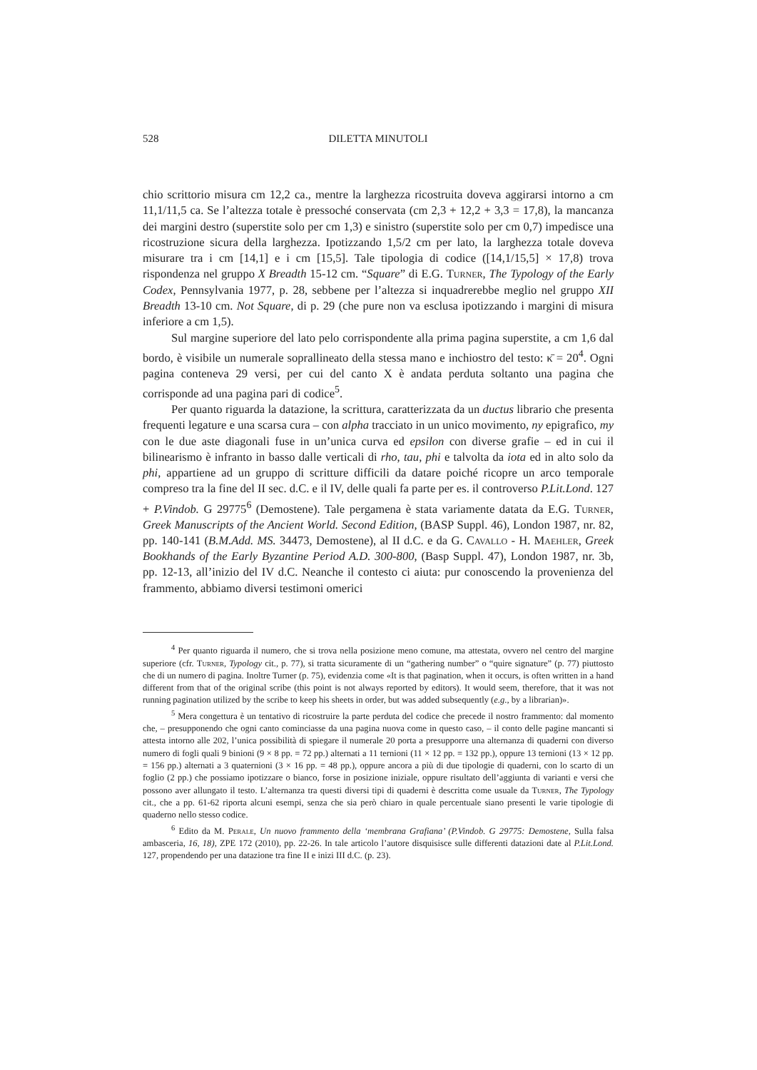528 DILETTA MINUTOLI
chio scrittorio misura cm 12,2 ca., mentre la larghezza ricostruita doveva aggirarsi intorno a cm 11,1/11,5 ca. Se l’altezza totale è pressoché conservata (cm 2,3 + 12,2 + 3,3 = 17,8), la mancanza dei margini destro (superstite solo per cm 1,3) e sinistro (superstite solo per cm 0,7) impedisce una ricostruzione sicura della larghezza. Ipotizzando 1,5/2 cm per lato, la larghezza totale doveva misurare tra i cm [14,1] e i cm [15,5]. Tale tipologia di codice ([14,1/15,5] × 17,8) trova rispondenza nel gruppo X Breadth 15-12 cm. “Square” di E.G. Turner, The Typology of the Early Codex, Pennsylvania 1977, p. 28, sebbene per l’altezza si inquadrerebbe meglio nel gruppo XII Breadth 13-10 cm. Not Square, di p. 29 (che pure non va esclusa ipotizzando i margini di misura inferiore a cm 1,5).
Sul margine superiore del lato pelo corrispondente alla prima pagina superstite, a cm 1,6 dal bordo, è visibile un numerale soprallineato della stessa mano e inchiostro del testo: κ̄ = 20<sup>4</sup>. Ogni pagina conteneva 29 versi, per cui del canto X è andata perduta soltanto una pagina che corrisponde ad una pagina pari di codice<sup>5</sup>.
Per quanto riguarda la datazione, la scrittura, caratterizzata da un ductus librario che presenta frequenti legature e una scarsa cura – con alpha tracciato in un unico movimento, ny epigrafico, my con le due aste diagonali fuse in un’unica curva ed epsilon con diverse grafie – ed in cui il bilinearismo è infranto in basso dalle verticali di rho, tau, phi e talvolta da iota ed in alto solo da phi, appartiene ad un gruppo di scritture difficili da datare poiché ricopre un arco temporale compreso tra la fine del II sec. d.C. e il IV, delle quali fa parte per es. il controverso P.Lit.Lond. 127 + P.Vindob. G 29775<sup>6</sup> (Demostene). Tale pergamena è stata variamente datata da E.G. Turner, Greek Manuscripts of the Ancient World. Second Edition, (BASP Suppl. 46), London 1987, nr. 82, pp. 140-141 (B.M.Add. MS. 34473, Demostene), al II d.C. e da G. Cavallo - H. Maehler, Greek Bookhands of the Early Byzantine Period A.D. 300-800, (Basp Suppl. 47), London 1987, nr. 3b, pp. 12-13, all’inizio del IV d.C. Neanche il contesto ci aiuta: pur conoscendo la provenienza del frammento, abbiamo diversi testimoni omerici
<sup>4</sup> Per quanto riguarda il numero, che si trova nella posizione meno comune, ma attestata, ovvero nel centro del margine superiore (cfr. Turner, Typology cit., p. 77), si tratta sicuramente di un “gathering number” o “quire signature” (p. 77) piuttosto che di un numero di pagina. Inoltre Turner (p. 75), evidenzia come «It is that pagination, when it occurs, is often written in a hand different from that of the original scribe (this point is not always reported by editors). It would seem, therefore, that it was not running pagination utilized by the scribe to keep his sheets in order, but was added subsequently (e.g., by a librarian)».
<sup>5</sup> Mera congettura è un tentativo di ricostruire la parte perduta del codice che precede il nostro frammento: dal momento che, – presupponendo che ogni canto cominciasse da una pagina nuova come in questo caso, – il conto delle pagine mancanti si attesta intorno alle 202, l’unica possibilità di spiegare il numerale 20 porta a presupporre una alternanza di quaderni con diverso numero di fogli quali 9 binioni (9 × 8 pp. = 72 pp.) alternati a 11 ternioni (11 × 12 pp. = 132 pp.), oppure 13 ternioni (13 × 12 pp. = 156 pp.) alternati a 3 quaternioni (3 × 16 pp. = 48 pp.), oppure ancora a più di due tipologie di quaderni, con lo scarto di un foglio (2 pp.) che possiamo ipotizzare o bianco, forse in posizione iniziale, oppure risultato dell’aggiunta di varianti e versi che possono aver allungato il testo. L’alternanza tra questi diversi tipi di quaderni è descritta come usuale da Turner, The Typology cit., che a pp. 61-62 riporta alcuni esempi, senza che sia però chiaro in quale percentuale siano presenti le varie tipologie di quaderno nello stesso codice.
<sup>6</sup> Edito da M. Perale, Un nuovo frammento della ‘membrana Grafiana’ (P.Vindob. G 29775: Demostene, Sulla falsa ambasceria, 16, 18), ZPE 172 (2010), pp. 22-26. In tale articolo l’autore disquisisce sulle differenti datazioni date al P.Lit.Lond. 127, propendendo per una datazione tra fine II e inizi III d.C. (p. 23).